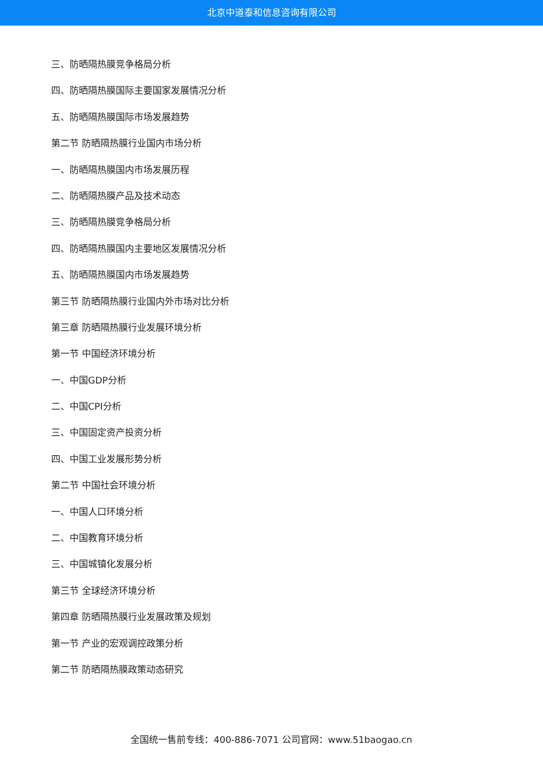北京中道泰和信息咨询有限公司
三、防晒隔热膜竞争格局分析
四、防晒隔热膜国际主要国家发展情况分析
五、防晒隔热膜国际市场发展趋势
第二节 防晒隔热膜行业国内市场分析
一、防晒隔热膜国内市场发展历程
二、防晒隔热膜产品及技术动态
三、防晒隔热膜竞争格局分析
四、防晒隔热膜国内主要地区发展情况分析
五、防晒隔热膜国内市场发展趋势
第三节 防晒隔热膜行业国内外市场对比分析
第三章 防晒隔热膜行业发展环境分析
第一节 中国经济环境分析
一、中国GDP分析
二、中国CPI分析
三、中国固定资产投资分析
四、中国工业发展形势分析
第二节 中国社会环境分析
一、中国人口环境分析
二、中国教育环境分析
三、中国城镇化发展分析
第三节 全球经济环境分析
第四章 防晒隔热膜行业发展政策及规划
第一节 产业的宏观调控政策分析
第二节 防晒隔热膜政策动态研究
全国统一售前专线：400-886-7071 公司官网：www.51baogao.cn